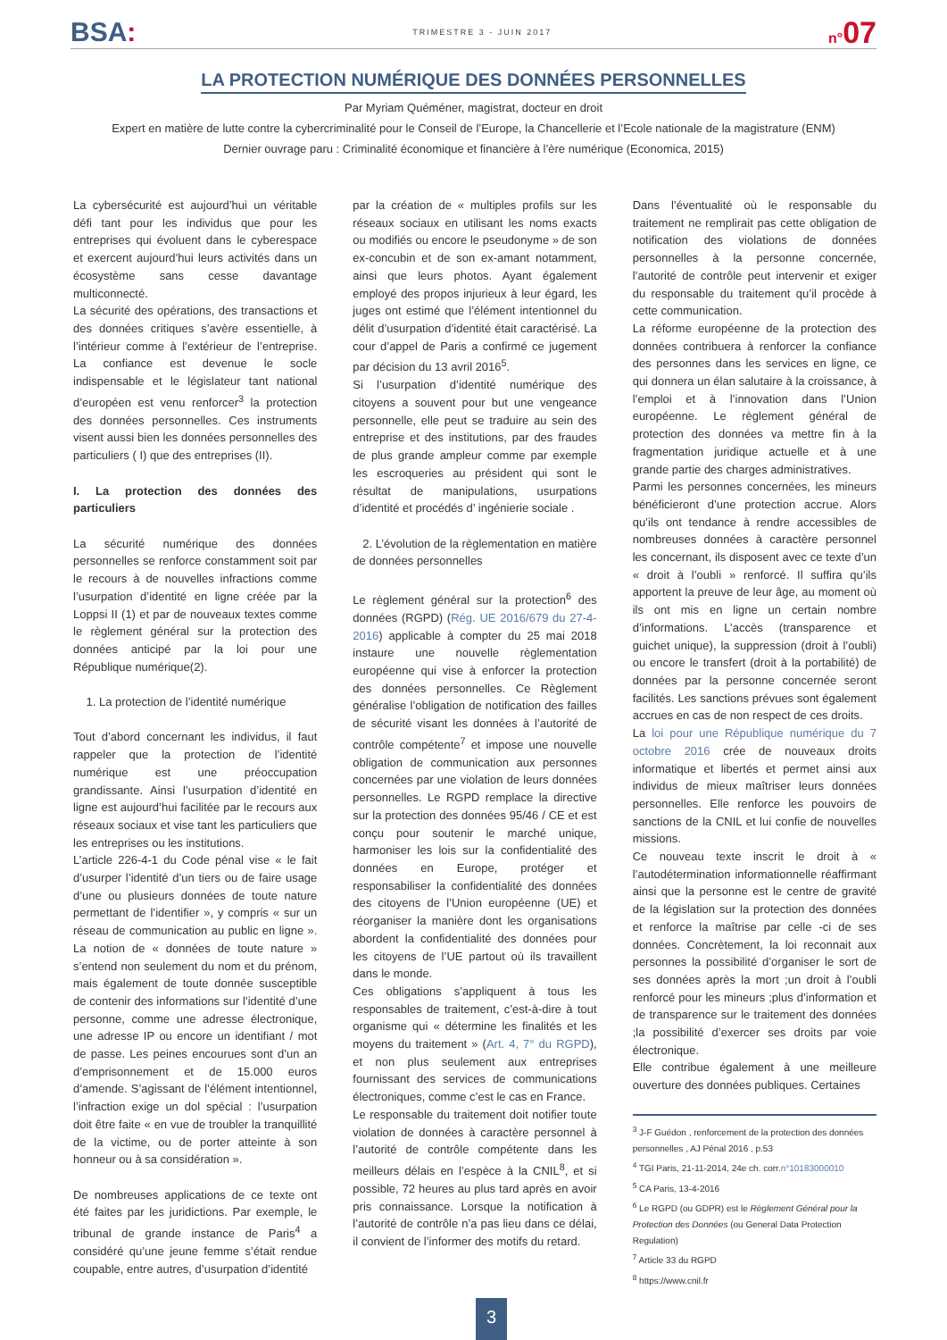BSA:
TRIMESTRE 3 - JUIN 2017
n°07
LA PROTECTION NUMÉRIQUE DES DONNÉES PERSONNELLES
Par Myriam Quéméner, magistrat, docteur en droit
Expert en matière de lutte contre la cybercriminalité pour le Conseil de l’Europe, la Chancellerie et l’Ecole nationale de la magistrature (ENM)
Dernier ouvrage paru : Criminalité économique et financière à l’ère numérique (Economica, 2015)
La cybersécurité est aujourd’hui un véritable défi tant pour les individus que pour les entreprises qui évoluent dans le cyberespace et exercent aujourd’hui leurs activités dans un écosystème sans cesse davantage multiconnecté.
La sécurité des opérations, des transactions et des données critiques s’avère essentielle, à l’intérieur comme à l’extérieur de l’entreprise. La confiance est devenue le socle indispensable et le législateur tant national d’européen est venu renforcer<sup>3</sup> la protection des données personnelles. Ces instruments visent aussi bien les données personnelles des particuliers ( I) que des entreprises (II).
I. La protection des données des particuliers
La sécurité numérique des données personnelles se renforce constamment soit par le recours à de nouvelles infractions comme l’usurpation d’identité en ligne créée par la Loppsi II (1) et par de nouveaux textes comme le règlement général sur la protection des données anticipé par la loi pour une République numérique(2).
1. La protection de l’identité numérique
Tout d’abord concernant les individus, il faut rappeler que la protection de l’identité numérique est une préoccupation grandissante. Ainsi l’usurpation d’identité en ligne est aujourd’hui facilitée par le recours aux réseaux sociaux et vise tant les particuliers que les entreprises ou les institutions.
L’article 226-4-1 du Code pénal vise « le fait d’usurper l’identité d’un tiers ou de faire usage d’une ou plusieurs données de toute nature permettant de l’identifier », y compris « sur un réseau de communication au public en ligne ». La notion de « données de toute nature » s’entend non seulement du nom et du prénom, mais également de toute donnée susceptible de contenir des informations sur l’identité d’une personne, comme une adresse électronique, une adresse IP ou encore un identifiant / mot de passe. Les peines encourues sont d’un an d’emprisonnement et de 15.000 euros d’amende. S’agissant de l’élément intentionnel, l’infraction exige un dol spécial : l’usurpation doit être faite « en vue de troubler la tranquillité de la victime, ou de porter atteinte à son honneur ou à sa considération ».
De nombreuses applications de ce texte ont été faites par les juridictions. Par exemple, le tribunal de grande instance de Paris<sup>4</sup> a considéré qu’une jeune femme s’était rendue coupable, entre autres, d’usurpation d’identité
par la création de « multiples profils sur les réseaux sociaux en utilisant les noms exacts ou modifiés ou encore le pseudonyme » de son ex-concubin et de son ex-amant notamment, ainsi que leurs photos. Ayant également employé des propos injurieux à leur égard, les juges ont estimé que l’élément intentionnel du délit d’usurpation d’identité était caractérisé. La cour d’appel de Paris a confirmé ce jugement par décision du 13 avril 2016<sup>5</sup>.
Si l’usurpation d’identité numérique des citoyens a souvent pour but une vengeance personnelle, elle peut se traduire au sein des entreprise et des institutions, par des fraudes de plus grande ampleur comme par exemple les escroqueries au président qui sont le résultat de manipulations, usurpations d’identité et procédés d’ ingénierie sociale .
2. L’évolution de la règlementation en matière de données personnelles
Le règlement général sur la protection<sup>6</sup> des données (RGPD) (Rég. UE 2016/679 du 27-4-2016) applicable à compter du 25 mai 2018 instaure une nouvelle règlementation européenne qui vise à enforcer la protection des données personnelles. Ce Règlement généralise l’obligation de notification des failles de sécurité visant les données à l’autorité de contrôle compétente<sup>7</sup> et impose une nouvelle obligation de communication aux personnes concernées par une violation de leurs données personnelles. Le RGPD remplace la directive sur la protection des données 95/46 / CE et est conçu pour soutenir le marché unique, harmoniser les lois sur la confidentialité des données en Europe, protéger et responsabiliser la confidentialité des données des citoyens de l’Union européenne (UE) et réorganiser la manière dont les organisations abordent la confidentialité des données pour les citoyens de l’UE partout où ils travaillent dans le monde.
Ces obligations s’appliquent à tous les responsables de traitement, c’est-à-dire à tout organisme qui « détermine les finalités et les moyens du traitement » (Art. 4, 7° du RGPD), et non plus seulement aux entreprises fournissant des services de communications électroniques, comme c’est le cas en France.
Le responsable du traitement doit notifier toute violation de données à caractère personnel à l’autorité de contrôle compétente dans les meilleurs délais en l’espèce à la CNIL<sup>8</sup>, et si possible, 72 heures au plus tard après en avoir pris connaissance. Lorsque la notification à l’autorité de contrôle n’a pas lieu dans ce délai, il convient de l’informer des motifs du retard.
Dans l’éventualité où le responsable du traitement ne remplirait pas cette obligation de notification des violations de données personnelles à la personne concernée, l’autorité de contrôle peut intervenir et exiger du responsable du traitement qu’il procède à cette communication.
La réforme européenne de la protection des données contribuera à renforcer la confiance des personnes dans les services en ligne, ce qui donnera un élan salutaire à la croissance, à l’emploi et à l’innovation dans l’Union européenne. Le règlement général de protection des données va mettre fin à la fragmentation juridique actuelle et à une grande partie des charges administratives.
Parmi les personnes concernées, les mineurs bénéficieront d’une protection accrue. Alors qu’ils ont tendance à rendre accessibles de nombreuses données à caractère personnel les concernant, ils disposent avec ce texte d’un « droit à l’oubli » renforcé. Il suffira qu’ils apportent la preuve de leur âge, au moment où ils ont mis en ligne un certain nombre d’informations. L’accès (transparence et guichet unique), la suppression (droit à l’oubli) ou encore le transfert (droit à la portabilité) de données par la personne concernée seront facilités. Les sanctions prévues sont également accrues en cas de non respect de ces droits.
La loi pour une République numérique du 7 octobre 2016 crée de nouveaux droits informatique et libertés et permet ainsi aux individus de mieux maîtriser leurs données personnelles. Elle renforce les pouvoirs de sanctions de la CNIL et lui confie de nouvelles missions.
Ce nouveau texte inscrit le droit à « l’autodétermination informationnelle réaffirmant ainsi que la personne est le centre de gravité de la législation sur la protection des données et renforce la maîtrise par celle -ci de ses données. Concrètement, la loi reconnait aux personnes la possibilité d’organiser le sort de ses données après la mort ;un droit à l’oubli renforcé pour les mineurs ;plus d’information et de transparence sur le traitement des données ;la possibilité d’exercer ses droits par voie électronique.
Elle contribue également à une meilleure ouverture des données publiques. Certaines
<sup>3</sup> J-F Guédon , renforcement de la protection des données personnelles , AJ Pénal 2016 , p.53
<sup>4</sup> TGI Paris, 21-11-2014, 24e ch. corr.n°10183000010
<sup>5</sup> CA Paris, 13-4-2016
<sup>6</sup> Le RGPD (ou GDPR) est le Règlement Général pour la Protection des Données (ou General Data Protection Regulation)
<sup>7</sup> Article 33 du RGPD
<sup>8</sup> https://www.cnil.fr
3